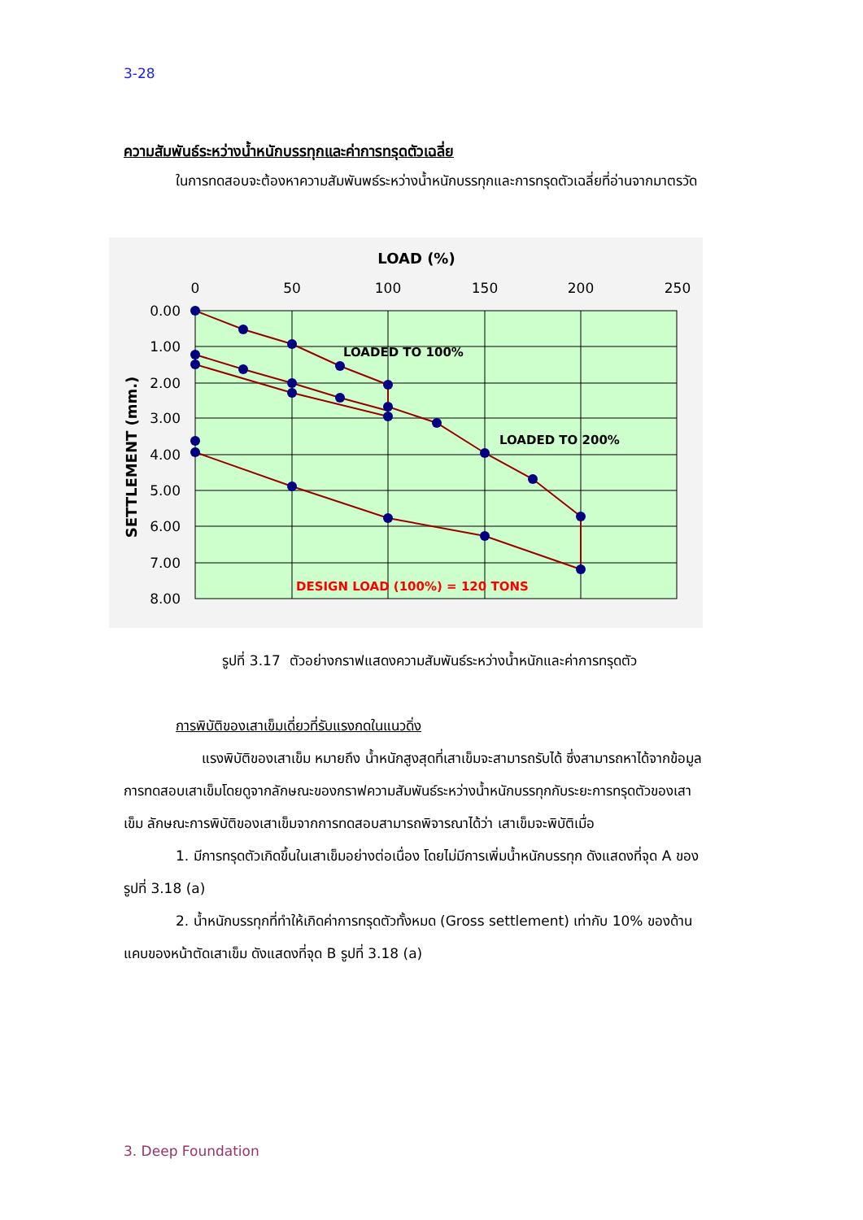3-28
ความสัมพันธ์ระหว่างน้ำหนักบรรทุกและค่าการทรุดตัวเฉลี่ย
ในการทดสอบจะต้องหาความสัมพันพธ์ระหว่างน้ำหนักบรรทุกและการทรุดตัวเฉลี่ยที่อ่านจากมาตรวัด
LOAD (%)
0
50
100
150
200
250
0.00
1.00
2.00
3.00
4.00
5.00
6.00
7.00
8.00
SETTLEMENT (mm.)
LOADED TO 100%
LOADED TO 200%
DESIGN LOAD (100%) = 120 TONS
รูปที่ 3.17 ตัวอย่างกราฟแสดงความสัมพันธ์ระหว่างน้ำหนักและค่าการทรุดตัว
การพิบัติของเสาเข็มเดี่ยวที่รับแรงกดในแนวดิ่ง
แรงพิบัติของเสาเข็ม หมายถึง น้ำหนักสูงสุดที่เสาเข็มจะสามารถรับได้ ซึ่งสามารถหาได้จากข้อมูลการทดสอบเสาเข็มโดยดูจากลักษณะของกราฟความสัมพันธ์ระหว่างน้ำหนักบรรทุกกับระยะการทรุดตัวของเสาเข็ม ลักษณะการพิบัติของเสาเข็มจากการทดสอบสามารถพิจารณาได้ว่า เสาเข็มจะพิบัติเมื่อ
1. มีการทรุดตัวเกิดขึ้นในเสาเข็มอย่างต่อเนื่อง โดยไม่มีการเพิ่มน้ำหนักบรรทุก ดังแสดงที่จุด A ของรูปที่ 3.18 (a)
2. น้ำหนักบรรทุกที่ทำให้เกิดค่าการทรุดตัวทั้งหมด (Gross settlement) เท่ากับ 10% ของด้านแคบของหน้าตัดเสาเข็ม ดังแสดงที่จุด B รูปที่ 3.18 (a)
3. Deep Foundation